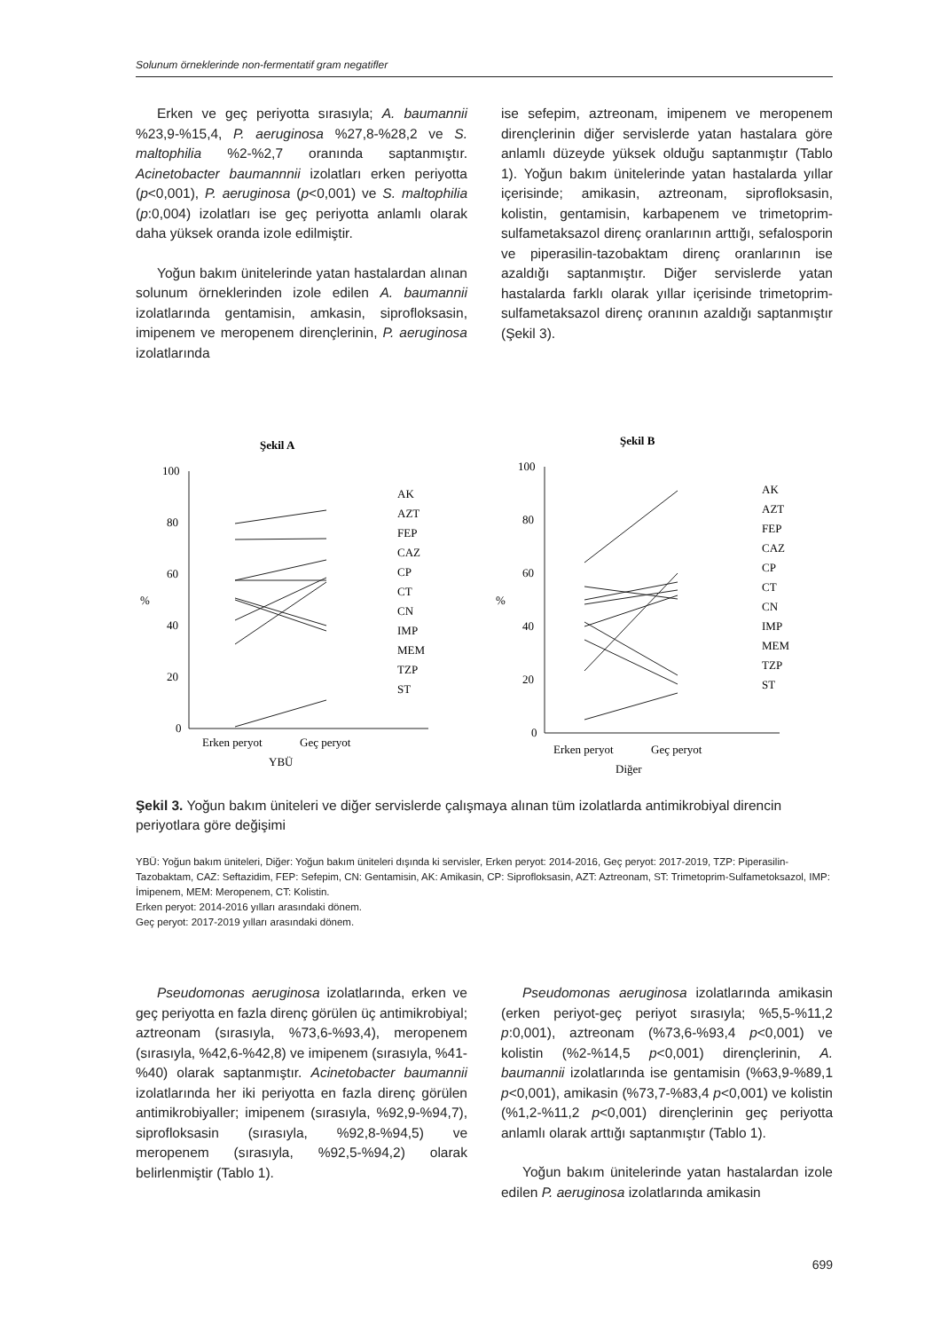Solunum örneklerinde non-fermentatif gram negatifler
Erken ve geç periyotta sırasıyla; A. baumannii %23,9-%15,4, P. aeruginosa %27,8-%28,2 ve S. maltophilia %2-%2,7 oranında saptanmıştır. Acinetobacter baumannnii izolatları erken periyotta (p<0,001), P. aeruginosa (p<0,001) ve S. maltophilia (p:0,004) izolatları ise geç periyotta anlamlı olarak daha yüksek oranda izole edilmiştir.
Yoğun bakım ünitelerinde yatan hastalardan alınan solunum örneklerinden izole edilen A. baumannii izolatlarında gentamisin, amkasin, siprofloksasin, imipenem ve meropenem dirençlerinin, P. aeruginosa izolatlarında
ise sefepim, aztreonam, imipenem ve meropenem dirençlerinin diğer servislerde yatan hastalara göre anlamlı düzeyde yüksek olduğu saptanmıştır (Tablo 1). Yoğun bakım ünitelerinde yatan hastalarda yıllar içerisinde; amikasin, aztreonam, siprofloksasin, kolistin, gentamisin, karbapenem ve trimetoprim-sulfametaksazol direnç oranlarının arttığı, sefalosporin ve piperasilin-tazobaktam direnç oranlarının ise azaldığı saptanmıştır. Diğer servislerde yatan hastalarda farklı olarak yıllar içerisinde trimetoprim-sulfametaksazol direnç oranının azaldığı saptanmıştır (Şekil 3).
Şekil A
100
80
60
40
20
0
%
Erken peryot
Geç peryot
YBÜ
AK
AZT
FEP
CAZ
CP
CT
CN
IMP
MEM
TZP
ST
Şekil B
100
80
60
40
20
0
%
Erken peryot
Geç peryot
Diğer
AK
AZT
FEP
CAZ
CP
CT
CN
IMP
MEM
TZP
ST
Şekil 3. Yoğun bakım üniteleri ve diğer servislerde çalışmaya alınan tüm izolatlarda antimikrobiyal direncin periyotlara göre değişimi
YBÜ: Yoğun bakım üniteleri, Diğer: Yoğun bakım üniteleri dışında ki servisler, Erken peryot: 2014-2016, Geç peryot: 2017-2019, TZP: Piperasilin-Tazobaktam, CAZ: Seftazidim, FEP: Sefepim, CN: Gentamisin, AK: Amikasin, CP: Siprofloksasin, AZT: Aztreonam, ST: Trimetoprim-Sulfametoksazol, IMP: İmipenem, MEM: Meropenem, CT: Kolistin.
Erken peryot: 2014-2016 yılları arasındaki dönem.
Geç peryot: 2017-2019 yılları arasındaki dönem.
Pseudomonas aeruginosa izolatlarında, erken ve geç periyotta en fazla direnç görülen üç antimikrobiyal; aztreonam (sırasıyla, %73,6-%93,4), meropenem (sırasıyla, %42,6-%42,8) ve imipenem (sırasıyla, %41-%40) olarak saptanmıştır. Acinetobacter baumannii izolatlarında her iki periyotta en fazla direnç görülen antimikrobiyaller; imipenem (sırasıyla, %92,9-%94,7), siprofloksasin (sırasıyla, %92,8-%94,5) ve meropenem (sırasıyla, %92,5-%94,2) olarak belirlenmiştir (Tablo 1).
Pseudomonas aeruginosa izolatlarında amikasin (erken periyot-geç periyot sırasıyla; %5,5-%11,2 p:0,001), aztreonam (%73,6-%93,4 p<0,001) ve kolistin (%2-%14,5 p<0,001) dirençlerinin, A. baumannii izolatlarında ise gentamisin (%63,9-%89,1 p<0,001), amikasin (%73,7-%83,4 p<0,001) ve kolistin (%1,2-%11,2 p<0,001) dirençlerinin geç periyotta anlamlı olarak arttığı saptanmıştır (Tablo 1).
Yoğun bakım ünitelerinde yatan hastalardan izole edilen P. aeruginosa izolatlarında amikasin
699